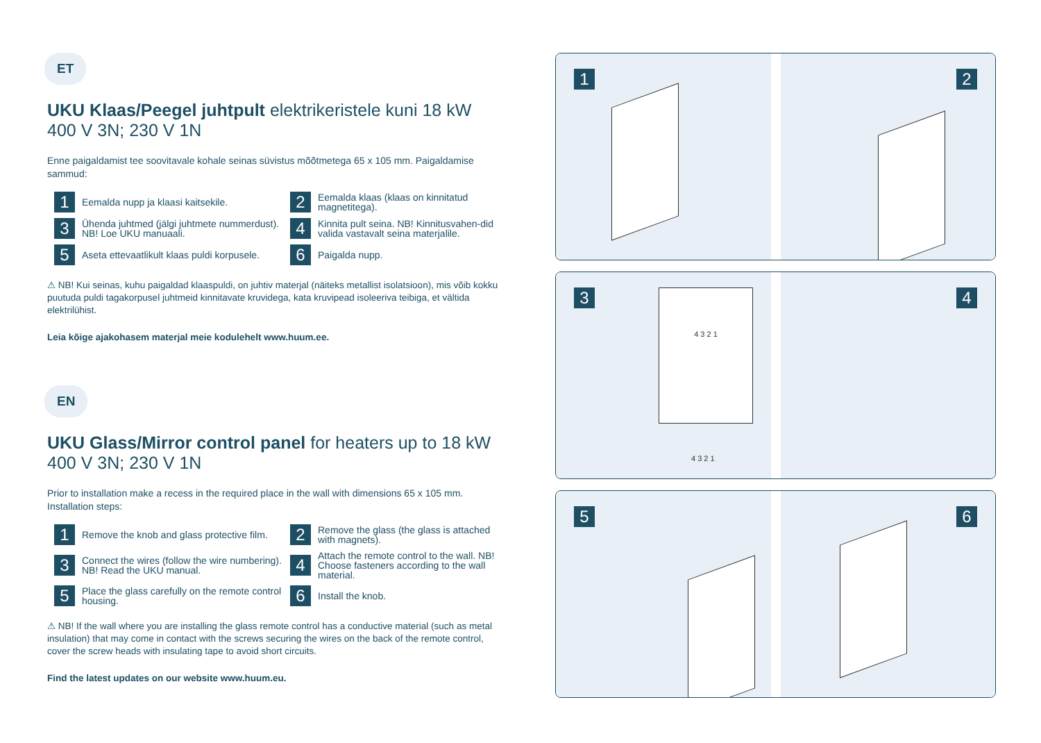ET
UKU Klaas/Peegel juhtpult elektrikeristele kuni 18 kW
400 V 3N; 230 V 1N
Enne paigaldamist tee soovitavale kohale seinas süvistus mõõtmetega 65 x 105 mm. Paigaldamise sammud:
1 Eemalda nupp ja klaasi kaitsekile.
2 Eemalda klaas (klaas on kinnitatud magnetitega).
3 Ühenda juhtmed (jälgi juhtmete nummerdust). NB! Loe UKU manuaali.
4 Kinnita pult seina. NB! Kinnitusvahen-did valida vastavalt seina materjalile.
5 Aseta ettevaatlikult klaas puldi korpusele.
6 Paigalda nupp.
⚠ NB! Kui seinas, kuhu paigaldad klaaspuldi, on juhtiv materjal (näiteks metallist isolatsioon), mis võib kokku puutuda puldi tagakorpusel juhtmeid kinnitavate kruvidega, kata kruvipead isoleeriva teibiga, et vältida elektrilühist.
Leia kõige ajakohasem materjal meie kodulehelt www.huum.ee.
EN
UKU Glass/Mirror control panel for heaters up to 18 kW
400 V 3N; 230 V 1N
Prior to installation make a recess in the required place in the wall with dimensions 65 x 105 mm. Installation steps:
1 Remove the knob and glass protective film.
2 Remove the glass (the glass is attached with magnets).
3 Connect the wires (follow the wire numbering). NB! Read the UKU manual.
4 Attach the remote control to the wall. NB! Choose fasteners according to the wall material.
5 Place the glass carefully on the remote control housing.
6 Install the knob.
⚠ NB! If the wall where you are installing the glass remote control has a conductive material (such as metal insulation) that may come in contact with the screws securing the wires on the back of the remote control, cover the screw heads with insulating tape to avoid short circuits.
Find the latest updates on our website www.huum.eu.
1
2
3 4 3 2 1
4 3 2 1
4
5
6